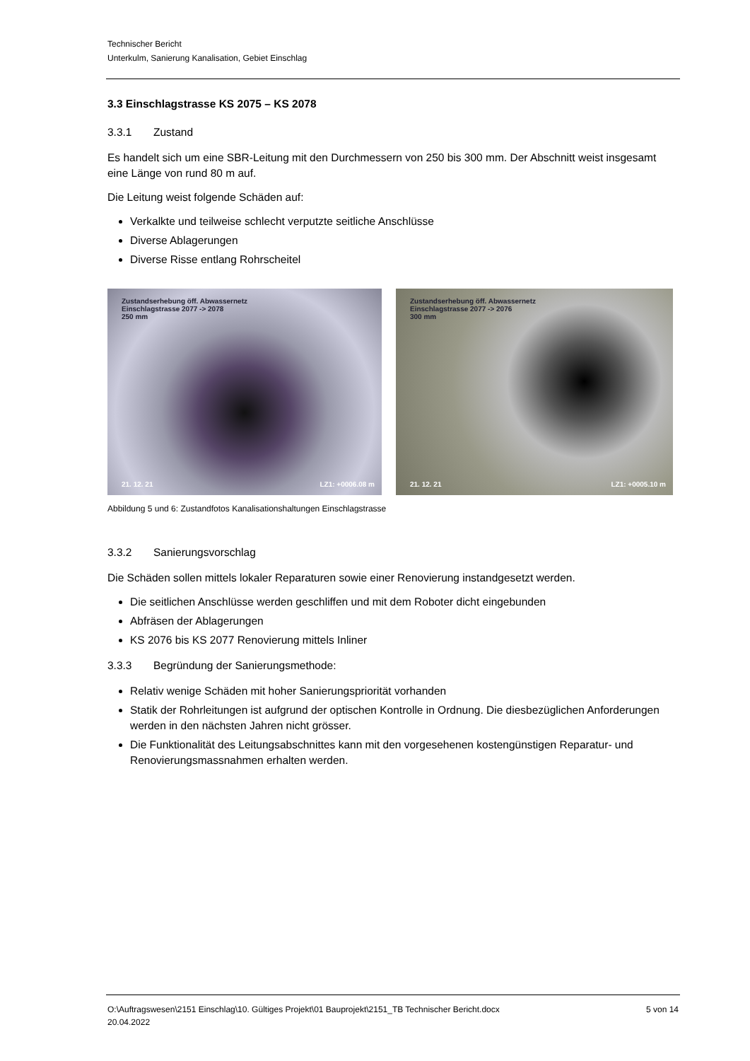Technischer Bericht
Unterkulm, Sanierung Kanalisation, Gebiet Einschlag
3.3 Einschlagstrasse KS 2075 – KS 2078
3.3.1 Zustand
Es handelt sich um eine SBR-Leitung mit den Durchmessern von 250 bis 300 mm. Der Abschnitt weist insgesamt eine Länge von rund 80 m auf.
Die Leitung weist folgende Schäden auf:
Verkalkte und teilweise schlecht verputzte seitliche Anschlüsse
Diverse Ablagerungen
Diverse Risse entlang Rohrscheitel
Zustandserhebung öff. Abwassernetz
Einschlagstrasse 2077 -> 2078
250 mm
21. 12. 21 LZ1: +0006.08 m
Zustandserhebung öff. Abwassernetz
Einschlagstrasse 2077 -> 2076
300 mm
21. 12. 21 LZ1: +0005.10 m
Abbildung 5 und 6: Zustandfotos Kanalisationshaltungen Einschlagstrasse
3.3.2 Sanierungsvorschlag
Die Schäden sollen mittels lokaler Reparaturen sowie einer Renovierung instandgesetzt werden.
Die seitlichen Anschlüsse werden geschliffen und mit dem Roboter dicht eingebunden
Abfräsen der Ablagerungen
KS 2076 bis KS 2077 Renovierung mittels Inliner
3.3.3 Begründung der Sanierungsmethode:
Relativ wenige Schäden mit hoher Sanierungspriorität vorhanden
Statik der Rohrleitungen ist aufgrund der optischen Kontrolle in Ordnung. Die diesbezüglichen Anforderungen werden in den nächsten Jahren nicht grösser.
Die Funktionalität des Leitungsabschnittes kann mit den vorgesehenen kostengünstigen Reparatur- und Renovierungsmassnahmen erhalten werden.
O:\Auftragswesen\2151 Einschlag\10. Gültiges Projekt\01 Bauprojekt\2151_TB Technischer Bericht.docx
20.04.2022 5 von 14